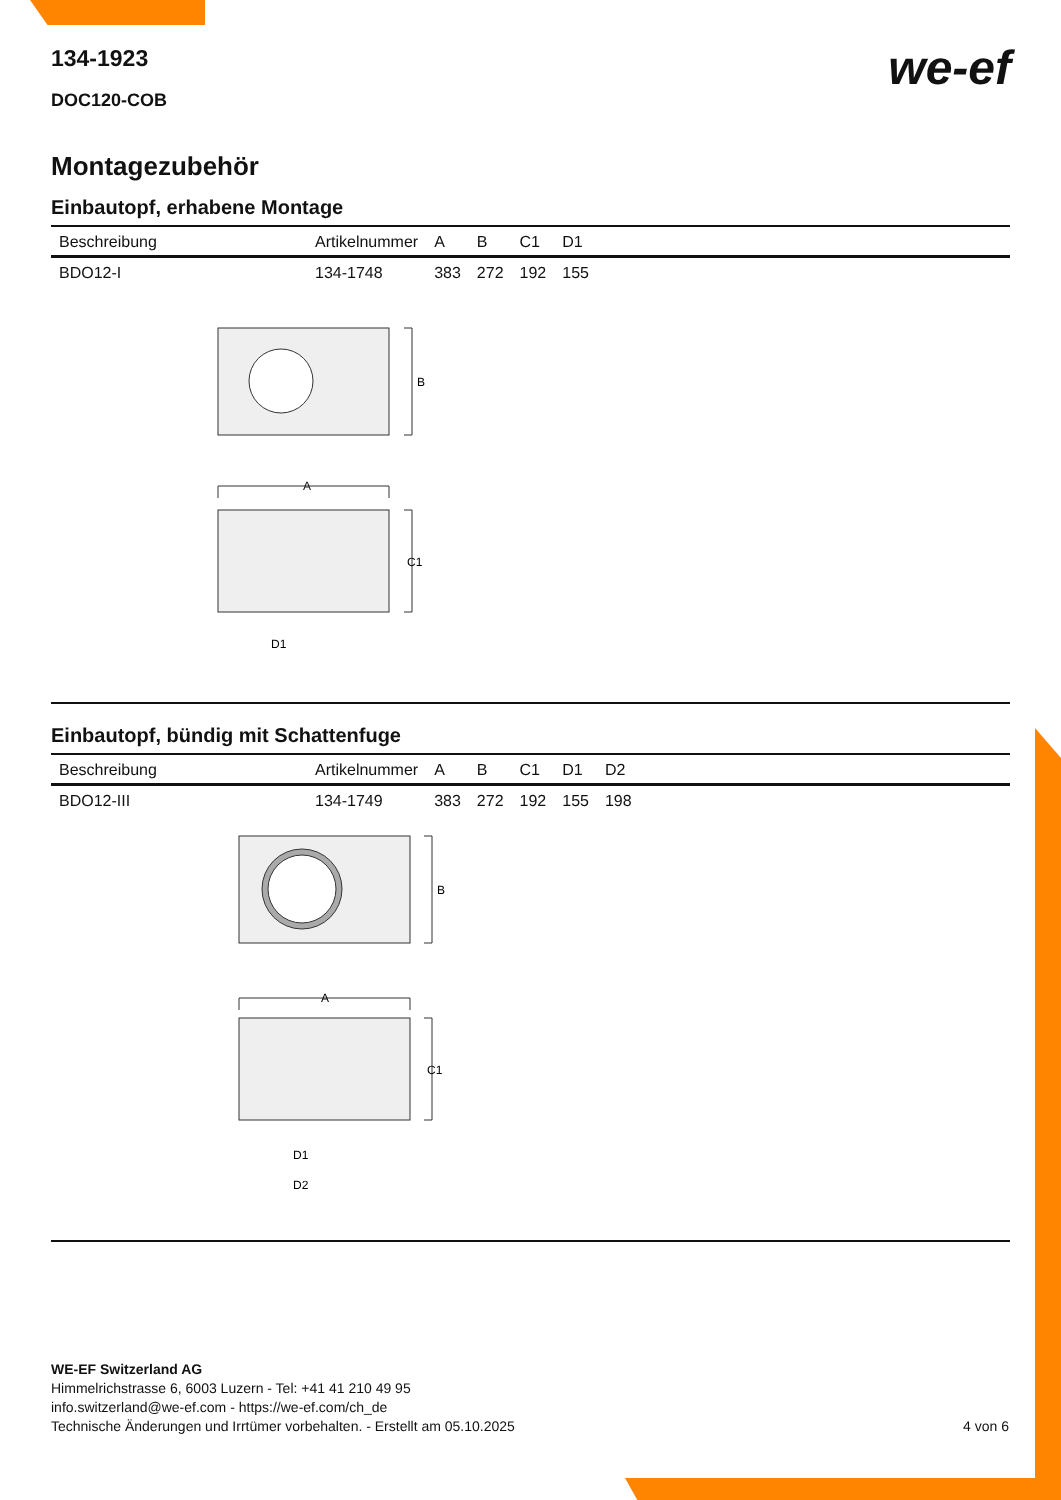we-ef
134-1923
DOC120-COB
Montagezubehör
Einbautopf, erhabene Montage
| Beschreibung | Artikelnummer | A | B | C1 | D1 |
| --- | --- | --- | --- | --- | --- |
| BDO12-I | 134-1748 | 383 | 272 | 192 | 155 |
B
A
C1
D1
Einbautopf, bündig mit Schattenfuge
| Beschreibung | Artikelnummer | A | B | C1 | D1 | D2 |
| --- | --- | --- | --- | --- | --- | --- |
| BDO12-III | 134-1749 | 383 | 272 | 192 | 155 | 198 |
B
A
C1
D1
D2
WE-EF Switzerland AG
Himmelrichstrasse 6, 6003 Luzern - Tel: +41 41 210 49 95
info.switzerland@we-ef.com - https://we-ef.com/ch_de
Technische Änderungen und Irrtümer vorbehalten. - Erstellt am 05.10.2025 4 von 6